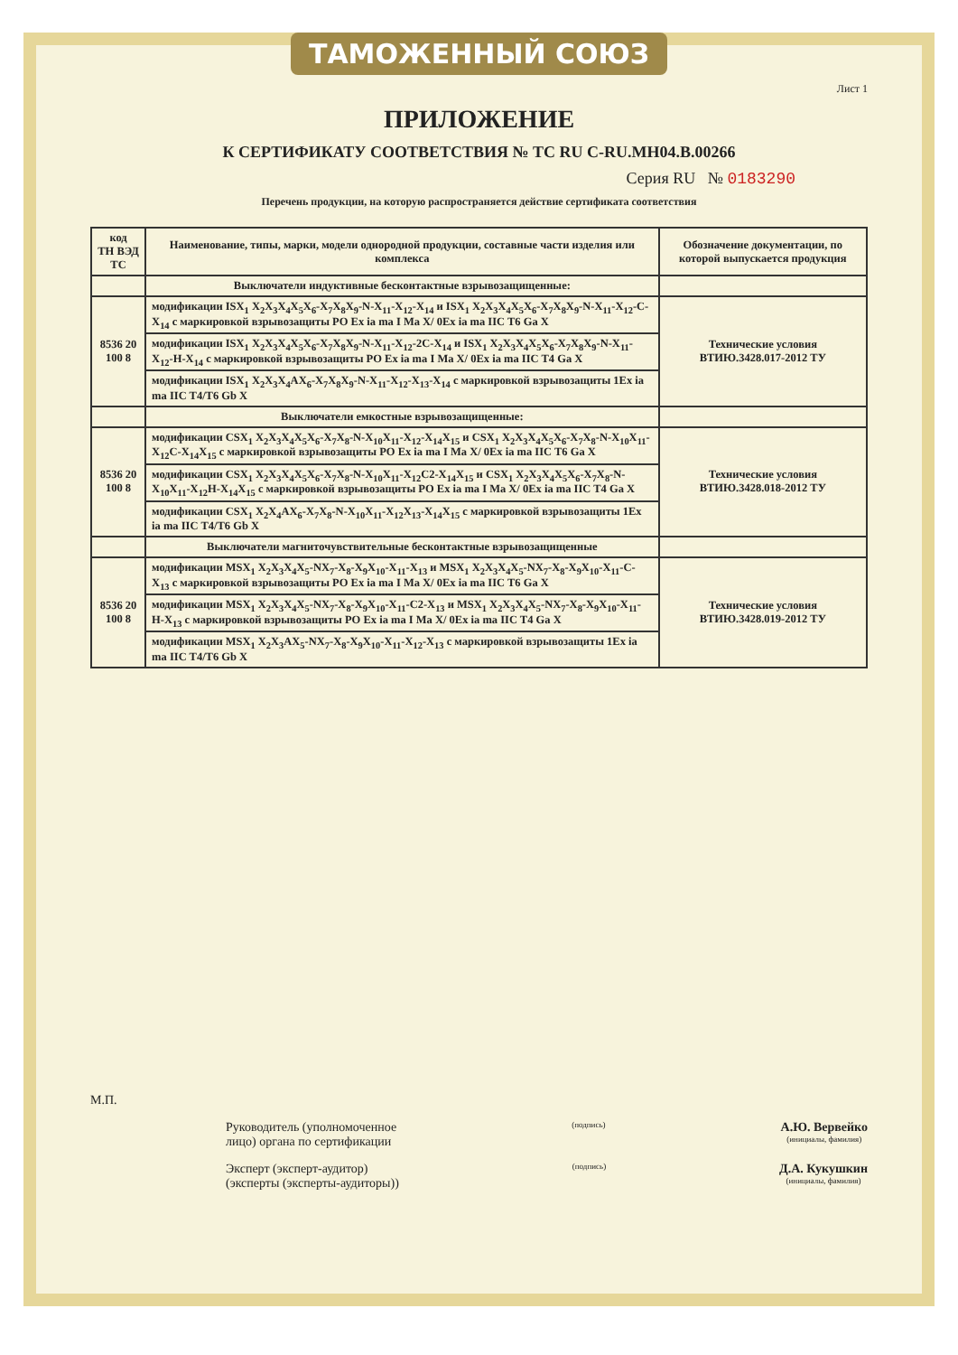ТАМОЖЕННЫЙ СОЮЗ
Лист 1
ПРИЛОЖЕНИЕ
К СЕРТИФИКАТУ СООТВЕТСТВИЯ № ТС RU C-RU.МН04.В.00266
Серия RU № 0183290
Перечень продукции, на которую распространяется действие сертификата соответствия
| код ТН ВЭД ТС | Наименование, типы, марки, модели однородной продукции, составные части изделия или комплекса | Обозначение документации, по которой выпускается продукция |
| --- | --- | --- |
| | Выключатели индуктивные бесконтактные взрывозащищенные: | |
| 8536 20 100 8 | модификации ISX<sub>1</sub> X<sub>2</sub>X<sub>3</sub>X<sub>4</sub>X<sub>5</sub>X<sub>6</sub>-X<sub>7</sub>X<sub>8</sub>X<sub>9</sub>-N-X<sub>11</sub>-X<sub>12</sub>-X<sub>14</sub> и ISX<sub>1</sub> X<sub>2</sub>X<sub>3</sub>X<sub>4</sub>X<sub>5</sub>X<sub>6</sub>-X<sub>7</sub>X<sub>8</sub>X<sub>9</sub>-N-X<sub>11</sub>-X<sub>12</sub>-C-X<sub>14</sub> с маркировкой взрывозащиты PO Ex ia ma I Ma X/ 0Ex ia ma IIC T6 Ga X | Технические условия ВТИЮ.3428.017-2012 ТУ |
| | модификации ISX<sub>1</sub> X<sub>2</sub>X<sub>3</sub>X<sub>4</sub>X<sub>5</sub>X<sub>6</sub>-X<sub>7</sub>X<sub>8</sub>X<sub>9</sub>-N-X<sub>11</sub>-X<sub>12</sub>-2C-X<sub>14</sub> и ISX<sub>1</sub> X<sub>2</sub>X<sub>3</sub>X<sub>4</sub>X<sub>5</sub>X<sub>6</sub>-X<sub>7</sub>X<sub>8</sub>X<sub>9</sub>-N-X<sub>11</sub>-X<sub>12</sub>-H-X<sub>14</sub> с маркировкой взрывозащиты PO Ex ia ma I Ma X/ 0Ex ia ma IIC T4 Ga X | |
| | модификации ISX<sub>1</sub> X<sub>2</sub>X<sub>3</sub>X<sub>4</sub>AX<sub>6</sub>-X<sub>7</sub>X<sub>8</sub>X<sub>9</sub>-N-X<sub>11</sub>-X<sub>12</sub>-X<sub>13</sub>-X<sub>14</sub> с маркировкой взрывозащиты 1Ex ia ma IIC T4/T6 Gb X | |
| | Выключатели емкостные взрывозащищенные: | |
| 8536 20 100 8 | модификации CSX<sub>1</sub> X<sub>2</sub>X<sub>3</sub>X<sub>4</sub>X<sub>5</sub>X<sub>6</sub>-X<sub>7</sub>X<sub>8</sub>-N-X<sub>10</sub>X<sub>11</sub>-X<sub>12</sub>-X<sub>14</sub>X<sub>15</sub> и CSX<sub>1</sub> X<sub>2</sub>X<sub>3</sub>X<sub>4</sub>X<sub>5</sub>X<sub>6</sub>-X<sub>7</sub>X<sub>8</sub>-N-X<sub>10</sub>X<sub>11</sub>-X<sub>12</sub>C-X<sub>14</sub>X<sub>15</sub> с маркировкой взрывозащиты PO Ex ia ma I Ma X/ 0Ex ia ma IIC T6 Ga X | Технические условия ВТИЮ.3428.018-2012 ТУ |
| | модификации CSX<sub>1</sub> X<sub>2</sub>X<sub>3</sub>X<sub>4</sub>X<sub>5</sub>X<sub>6</sub>-X<sub>7</sub>X<sub>8</sub>-N-X<sub>10</sub>X<sub>11</sub>-X<sub>12</sub>C2-X<sub>14</sub>X<sub>15</sub> и CSX<sub>1</sub> X<sub>2</sub>X<sub>3</sub>X<sub>4</sub>X<sub>5</sub>X<sub>6</sub>-X<sub>7</sub>X<sub>8</sub>-N-X<sub>10</sub>X<sub>11</sub>-X<sub>12</sub>H-X<sub>14</sub>X<sub>15</sub> с маркировкой взрывозащиты PO Ex ia ma I Ma X/ 0Ex ia ma IIC T4 Ga X | |
| | модификации CSX<sub>1</sub> X<sub>2</sub>X<sub>4</sub>AX<sub>6</sub>-X<sub>7</sub>X<sub>8</sub>-N-X<sub>10</sub>X<sub>11</sub>-X<sub>12</sub>X<sub>13</sub>-X<sub>14</sub>X<sub>15</sub> с маркировкой взрывозащиты 1Ex ia ma IIC T4/T6 Gb X | |
| | Выключатели магниточувствительные бесконтактные взрывозащищенные | |
| 8536 20 100 8 | модификации MSX<sub>1</sub> X<sub>2</sub>X<sub>3</sub>X<sub>4</sub>X<sub>5</sub>-NX<sub>7</sub>-X<sub>8</sub>-X<sub>9</sub>X<sub>10</sub>-X<sub>11</sub>-X<sub>13</sub> и MSX<sub>1</sub> X<sub>2</sub>X<sub>3</sub>X<sub>4</sub>X<sub>5</sub>-NX<sub>7</sub>-X<sub>8</sub>-X<sub>9</sub>X<sub>10</sub>-X<sub>11</sub>-C-X<sub>13</sub> с маркировкой взрывозащиты PO Ex ia ma I Ma X/ 0Ex ia ma IIC T6 Ga X | Технические условия ВТИЮ.3428.019-2012 ТУ |
| | модификации MSX<sub>1</sub> X<sub>2</sub>X<sub>3</sub>X<sub>4</sub>X<sub>5</sub>-NX<sub>7</sub>-X<sub>8</sub>-X<sub>9</sub>X<sub>10</sub>-X<sub>11</sub>-C2-X<sub>13</sub> и MSX<sub>1</sub> X<sub>2</sub>X<sub>3</sub>X<sub>4</sub>X<sub>5</sub>-NX<sub>7</sub>-X<sub>8</sub>-X<sub>9</sub>X<sub>10</sub>-X<sub>11</sub>-H-X<sub>13</sub> с маркировкой взрывозащиты PO Ex ia ma I Ma X/ 0Ex ia ma IIC T4 Ga X | |
| | модификации MSX<sub>1</sub> X<sub>2</sub>X<sub>3</sub>AX<sub>5</sub>-NX<sub>7</sub>-X<sub>8</sub>-X<sub>9</sub>X<sub>10</sub>-X<sub>11</sub>-X<sub>12</sub>-X<sub>13</sub> с маркировкой взрывозащиты 1Ex ia ma IIC T4/T6 Gb X | |
М.П.
Руководитель (уполномоченное
лицо) органа по сертификации
(подпись)
А.Ю. Вервейко
(инициалы, фамилия)
Эксперт (эксперт-аудитор)
(эксперты (эксперты-аудиторы))
(подпись)
Д.А. Кукушкин
(инициалы, фамилия)